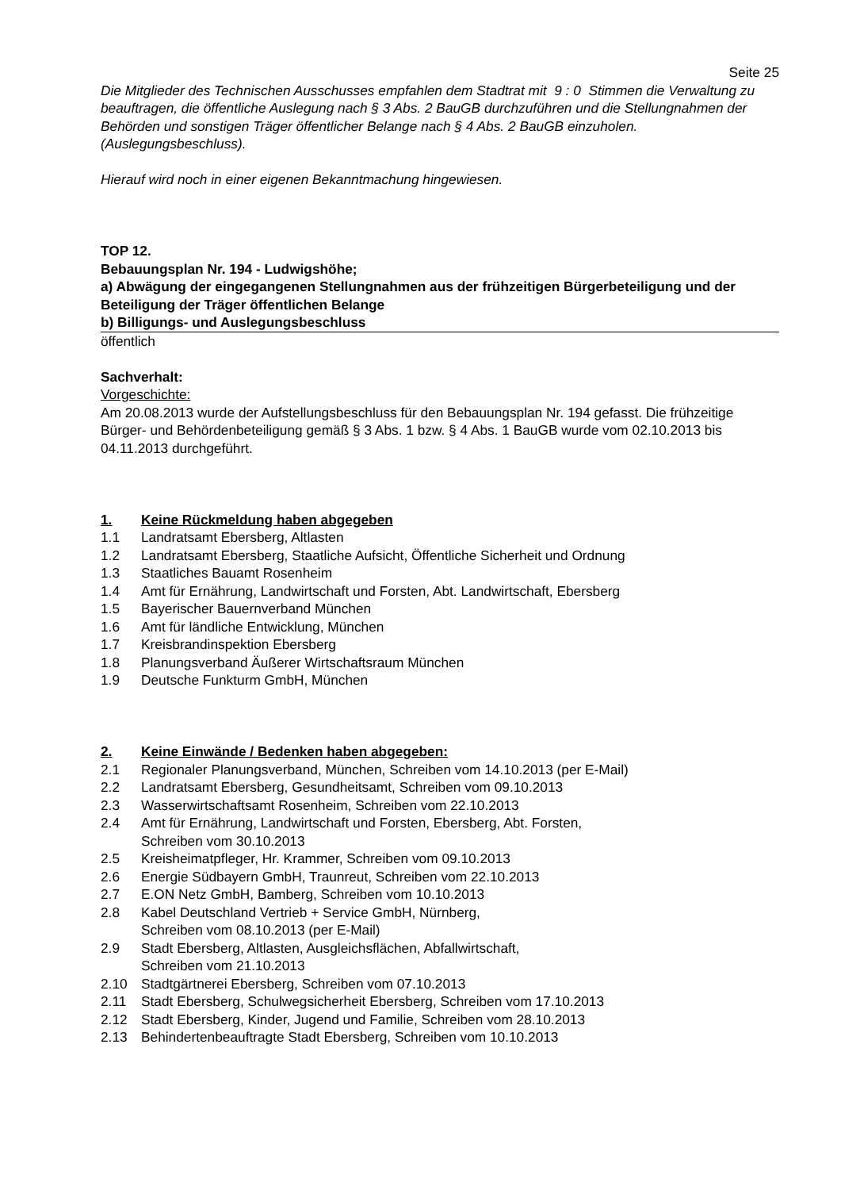Seite 25
Die Mitglieder des Technischen Ausschusses empfahlen dem Stadtrat mit 9 : 0 Stimmen die Verwaltung zu beauftragen, die öffentliche Auslegung nach § 3 Abs. 2 BauGB durchzuführen und die Stellungnahmen der Behörden und sonstigen Träger öffentlicher Belange nach § 4 Abs. 2 BauGB einzuholen. (Auslegungsbeschluss).
Hierauf wird noch in einer eigenen Bekanntmachung hingewiesen.
TOP 12.
Bebauungsplan Nr. 194 - Ludwigshöhe;
a) Abwägung der eingegangenen Stellungnahmen aus der frühzeitigen Bürgerbeteiligung und der Beteiligung der Träger öffentlichen Belange
b) Billigungs- und Auslegungsbeschluss
öffentlich
Sachverhalt:
Vorgeschichte:
Am 20.08.2013 wurde der Aufstellungsbeschluss für den Bebauungsplan Nr. 194 gefasst. Die frühzeitige Bürger- und Behördenbeteiligung gemäß § 3 Abs. 1 bzw. § 4 Abs. 1 BauGB wurde vom 02.10.2013 bis 04.11.2013 durchgeführt.
1. Keine Rückmeldung haben abgegeben
1.1 Landratsamt Ebersberg, Altlasten
1.2 Landratsamt Ebersberg, Staatliche Aufsicht, Öffentliche Sicherheit und Ordnung
1.3 Staatliches Bauamt Rosenheim
1.4 Amt für Ernährung, Landwirtschaft und Forsten, Abt. Landwirtschaft, Ebersberg
1.5 Bayerischer Bauernverband München
1.6 Amt für ländliche Entwicklung, München
1.7 Kreisbrandinspektion Ebersberg
1.8 Planungsverband Äußerer Wirtschaftsraum München
1.9 Deutsche Funkturm GmbH, München
2. Keine Einwände / Bedenken haben abgegeben:
2.1 Regionaler Planungsverband, München, Schreiben vom 14.10.2013 (per E-Mail)
2.2 Landratsamt Ebersberg, Gesundheitsamt, Schreiben vom 09.10.2013
2.3 Wasserwirtschaftsamt Rosenheim, Schreiben vom 22.10.2013
2.4 Amt für Ernährung, Landwirtschaft und Forsten, Ebersberg, Abt. Forsten,
Schreiben vom 30.10.2013
2.5 Kreisheimatpfleger, Hr. Krammer, Schreiben vom 09.10.2013
2.6 Energie Südbayern GmbH, Traunreut, Schreiben vom 22.10.2013
2.7 E.ON Netz GmbH, Bamberg, Schreiben vom 10.10.2013
2.8 Kabel Deutschland Vertrieb + Service GmbH, Nürnberg,
Schreiben vom 08.10.2013 (per E-Mail)
2.9 Stadt Ebersberg, Altlasten, Ausgleichsflächen, Abfallwirtschaft,
Schreiben vom 21.10.2013
2.10 Stadtgärtnerei Ebersberg, Schreiben vom 07.10.2013
2.11 Stadt Ebersberg, Schulwegsicherheit Ebersberg, Schreiben vom 17.10.2013
2.12 Stadt Ebersberg, Kinder, Jugend und Familie, Schreiben vom 28.10.2013
2.13 Behindertenbeauftragte Stadt Ebersberg, Schreiben vom 10.10.2013